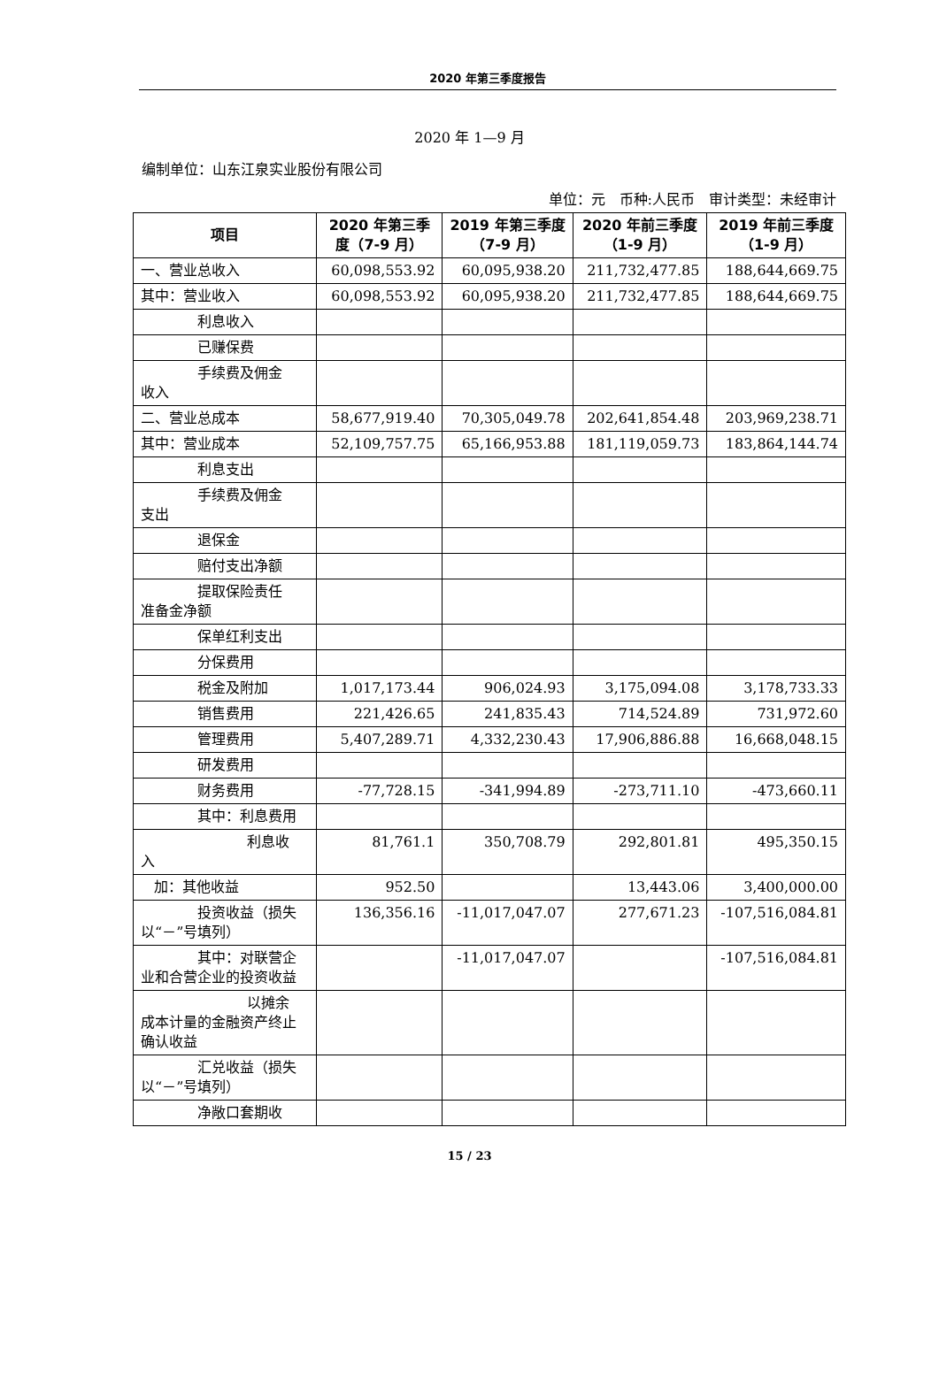2020 年第三季度报告
2020 年 1—9 月
编制单位：山东江泉实业股份有限公司
单位：元　币种:人民币　审计类型：未经审计
| 项目 | 2020 年第三季度（7-9 月） | 2019 年第三季度（7-9 月） | 2020 年前三季度（1-9 月） | 2019 年前三季度（1-9 月） |
| --- | --- | --- | --- | --- |
| 一、营业总收入 | 60,098,553.92 | 60,095,938.20 | 211,732,477.85 | 188,644,669.75 |
| 其中：营业收入 | 60,098,553.92 | 60,095,938.20 | 211,732,477.85 | 188,644,669.75 |
| 利息收入 | | | | |
| 已赚保费 | | | | |
| 手续费及佣金 收入 | | | | |
| 二、营业总成本 | 58,677,919.40 | 70,305,049.78 | 202,641,854.48 | 203,969,238.71 |
| 其中：营业成本 | 52,109,757.75 | 65,166,953.88 | 181,119,059.73 | 183,864,144.74 |
| 利息支出 | | | | |
| 手续费及佣金 支出 | | | | |
| 退保金 | | | | |
| 赔付支出净额 | | | | |
| 提取保险责任 准备金净额 | | | | |
| 保单红利支出 | | | | |
| 分保费用 | | | | |
| 税金及附加 | 1,017,173.44 | 906,024.93 | 3,175,094.08 | 3,178,733.33 |
| 销售费用 | 221,426.65 | 241,835.43 | 714,524.89 | 731,972.60 |
| 管理费用 | 5,407,289.71 | 4,332,230.43 | 17,906,886.88 | 16,668,048.15 |
| 研发费用 | | | | |
| 财务费用 | -77,728.15 | -341,994.89 | -273,711.10 | -473,660.11 |
| 其中：利息费用 | | | | |
| 利息收 入 | 81,761.1 | 350,708.79 | 292,801.81 | 495,350.15 |
| 加：其他收益 | 952.50 | | 13,443.06 | 3,400,000.00 |
| 投资收益（损失 以“－”号填列） | 136,356.16 | -11,017,047.07 | 277,671.23 | -107,516,084.81 |
| 其中：对联营企 业和合营企业的投资收益 | | -11,017,047.07 | | -107,516,084.81 |
| 以摊余 成本计量的金融资产终止确认收益 | | | | |
| 汇兑收益（损失 以“－”号填列） | | | | |
| 净敞口套期收 | | | | |
15 / 23